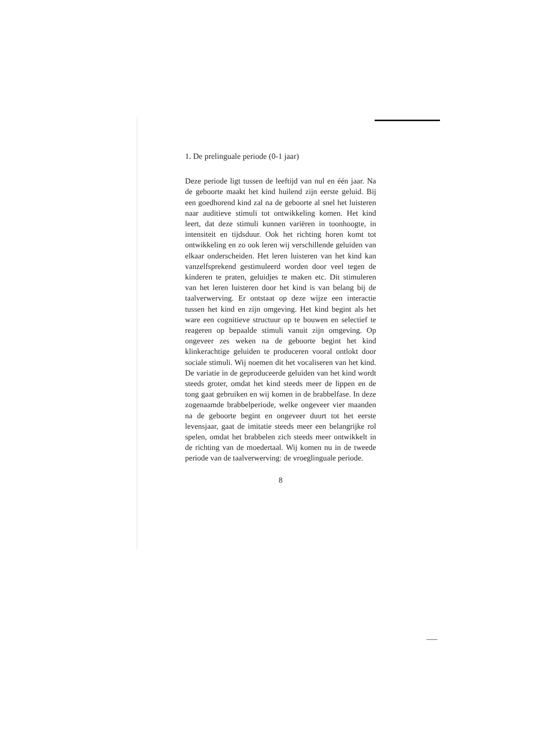1. De prelinguale periode (0-1 jaar)
Deze periode ligt tussen de leeftijd van nul en één jaar. Na de geboorte maakt het kind huilend zijn eerste geluid. Bij een goedhorend kind zal na de geboorte al snel het luisteren naar auditieve stimuli tot ontwikkeling komen. Het kind leert, dat deze stimuli kunnen variëren in toonhoogte, in intensiteit en tijdsduur. Ook het richting horen komt tot ontwikkeling en zo ook leren wij verschillende geluiden van elkaar onderscheiden. Het leren luisteren van het kind kan vanzelfsprekend gestimuleerd worden door veel tegen de kinderen te praten, geluidjes te maken etc. Dit stimuleren van het leren luisteren door het kind is van belang bij de taalverwerving. Er ontstaat op deze wijze een interactie tussen het kind en zijn omgeving. Het kind begint als het ware een cognitieve structuur op te bouwen en selectief te reageren op bepaalde stimuli vanuit zijn omgeving. Op ongeveer zes weken na de geboorte begint het kind klinkerachtige geluiden te produceren vooral ontlokt door sociale stimuli. Wij noemen dit het vocaliseren van het kind. De variatie in de geproduceerde geluiden van het kind wordt steeds groter, omdat het kind steeds meer de lippen en de tong gaat gebruiken en wij komen in de brabbelfase. In deze zogenaamde brabbelperiode, welke ongeveer vier maanden na de geboorte begint en ongeveer duurt tot het eerste levensjaar, gaat de imitatie steeds meer een belangrijke rol spelen, omdat het brabbelen zich steeds meer ontwikkelt in de richting van de moedertaal. Wij komen nu in de tweede periode van de taalverwerving: de vroeglinguale periode.
8